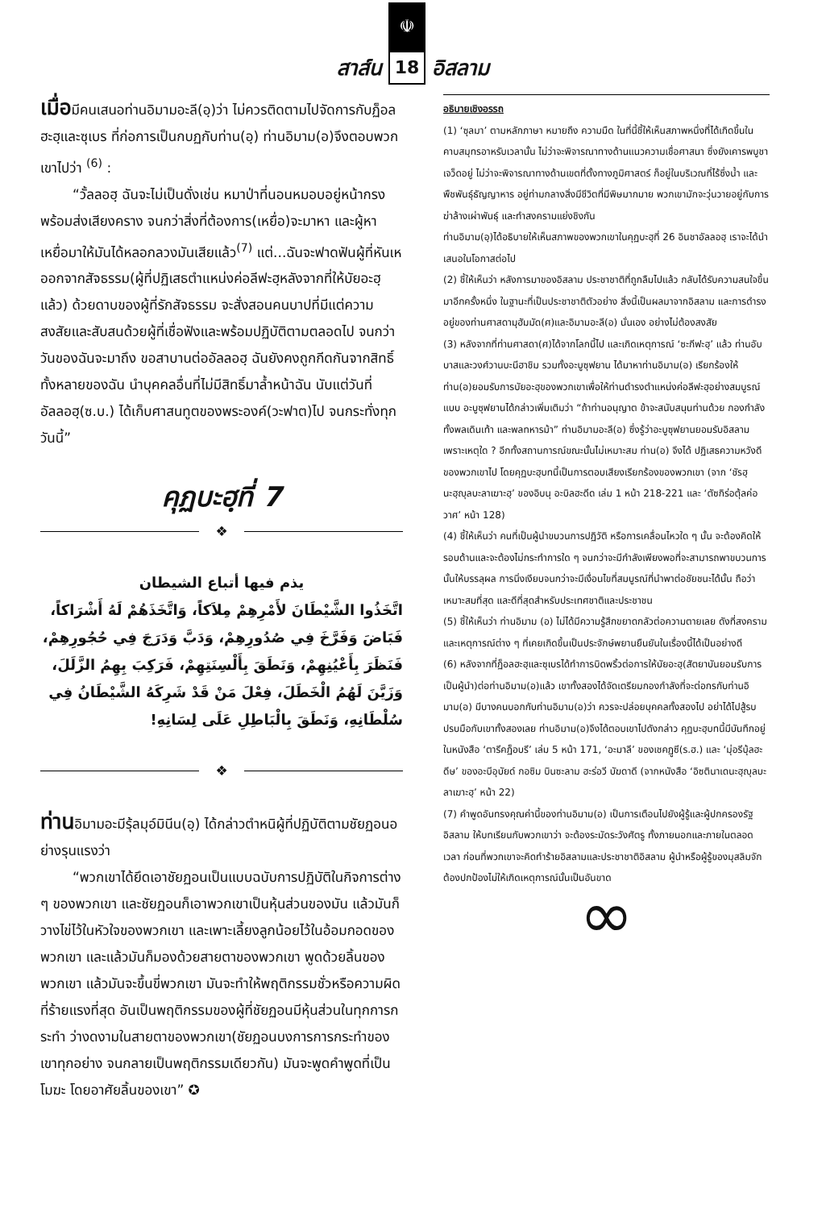สาส์น
☫
18
อิสลาม
เมื่อมีคนเสนอท่านอิมามอะลี(อฺ)ว่า ไม่ควรติดตามไปจัดการกับฏ็อลฮะฮฺและซุเบร ที่ก่อการเป็นกบฏกับท่าน(อฺ) ท่านอิมาม(อ)จึงตอบพวกเขาไปว่า <sup>(6)</sup> :
“วั้ลลอฮฺ ฉันจะไม่เป็นดั่งเช่น หมาป่าที่นอนหมอบอยู่หน้ากรงพร้อมส่งเสียงคราง จนกว่าสิ่งที่ต้องการ(เหยื่อ)จะมาหา และผู้หาเหยื่อมาให้มันได้หลอกลวงมันเสียแล้ว<sup>(7)</sup> แต่...ฉันจะฟาดฟันผู้ที่หันเหออกจากสัจธรรม(ผู้ที่ปฏิเสธตำแหน่งค่อลีฟะฮฺหลังจากที่ให้บัยอะฮฺแล้ว) ด้วยดาบของผู้ที่รักสัจธรรม จะสั่งสอนคนบาปที่มีแต่ความสงสัยและสับสนด้วยผู้ที่เชื่อฟังและพร้อมปฏิบัติตามตลอดไป จนกว่าวันของฉันจะมาถึง ขอสาบานต่ออัลลอฮฺ ฉันยังคงถูกกีดกันจากสิทธิ์ทั้งหลายของฉัน นำบุคคลอื่นที่ไม่มีสิทธิ์มาล้ำหน้าฉัน นับแต่วันที่อัลลอฮฺ(ซ.บ.) ได้เก็บศาสนทูตของพระองค์(วะฟาต)ไป จนกระทั่งทุกวันนี้”
คุฏบะฮฺที่ 7
❖
يذم فيها أتباع الشيطان
اتَّخَذُوا الشَّيْطَانَ لأَمْرِهِمْ مِلاَكاً، وَاتَّخَذَهُمْ لَهُ أَشْرَاكاً، فَبَاضَ وَفَرَّخَ فِي صُدُورِهِمْ، وَدَبَّ وَدَرَجَ فِي حُجُورِهِمْ، فَنَظَرَ بِأَعْيُنِهِمْ، وَنَطَقَ بِأَلْسِنَتِهِمْ، فَرَكِبَ بِهِمُ الزَّلَلَ، وَزَيَّنَ لَهُمُ الْخَطَلَ، فِعْلَ مَنْ قَدْ شَرِكَهُ الشَّيْطَانُ فِي سُلْطَانِهِ، وَنَطَقَ بِالْبَاطِلِ عَلَى لِسَانِهِ!
❖
ท่านอิมามอะมีรุ้ลมุอ์มินีน(อฺ) ได้กล่าวตำหนิผู้ที่ปฏิบัติตามชัยฏอนอย่างรุนแรงว่า
“พวกเขาได้ยึดเอาชัยฏอนเป็นแบบฉบับการปฏิบัติในกิจการต่าง ๆ ของพวกเขา และชัยฏอนก็เอาพวกเขาเป็นหุ้นส่วนของมัน แล้วมันก็วางไข่ไว้ในหัวใจของพวกเขา และเพาะเลี้ยงลูกน้อยไว้ในอ้อมกอดของพวกเขา และแล้วมันก็มองด้วยสายตาของพวกเขา พูดด้วยลิ้นของพวกเขา แล้วมันจะขึ้นขี่พวกเขา มันจะทำให้พฤติกรรมชั่วหรือความผิดที่ร้ายแรงที่สุด อันเป็นพฤติกรรมของผู้ที่ชัยฏอนมีหุ้นส่วนในทุกการกระทำ ว่างดงามในสายตาของพวกเขา(ชัยฏอนบงการการกระทำของเขาทุกอย่าง จนกลายเป็นพฤติกรรมเดียวกัน) มันจะพูดคำพูดที่เป็นโมฆะ โดยอาศัยลิ้นของเขา” ✪
อธิบายเชิงอรรถ
(1) ‘ซุลมา’ ตามหลักภาษา หมายถึง ความมืด ในที่นี้ชี้ให้เห็นสภาพหนึ่งที่ได้เกิดขึ้นในคาบสมุทรอาหรับเวลานั้น ไม่ว่าจะพิจารณาทางด้านแนวความเชื่อศาสนา ซึ่งยังเคารพบูชาเจว็ดอยู่ ไม่ว่าจะพิจารณาทางด้านเขตที่ตั้งทางภูมิศาสตร์ ก็อยู่ในบริเวณที่ไร้ซึ่งน้ำ และพืชพันธุ์ธัญญาหาร อยู่ท่ามกลางสิ่งมีชีวิตที่มีพิษมากมาย พวกเขามักจะวุ่นวายอยู่กับการฆ่าล้างเผ่าพันธุ์ และทำสงครามแย่งชิงกัน
ท่านอิมาม(อฺ)ได้อธิบายให้เห็นสภาพของพวกเขาในคุฏบะฮฺที่ 26 อินชาอัลลอฮฺ เราจะได้นำเสนอในโอกาสต่อไป
(2) ชี้ให้เห็นว่า หลังการมาของอิสลาม ประชาชาติที่ถูกลืมไปแล้ว กลับได้รับความสนใจขึ้นมาอีกครั้งหนึ่ง ในฐานะที่เป็นประชาชาติตัวอย่าง สิ่งนี้เป็นผลมาจากอิสลาม และการดำรงอยู่ของท่านศาสดามุฮัมมัด(ศ)และอิมามอะลี(อ) นั่นเอง อย่างไม่ต้องสงสัย
(3) หลังจากที่ท่านศาสดา(ศ)ได้จากโลกนี้ไป และเกิดเหตุการณ์ ‘ซะกีฟะฮฺ’ แล้ว ท่านอับบาสและวงศ์วานบะนีฮาชิม รวมทั้งอะบูซุฟยาน ได้มาหาท่านอิมาม(อ) เรียกร้องให้ท่าน(อ)ยอมรับการบัยอะฮฺของพวกเขาเพื่อให้ท่านดำรงตำแหน่งค่อลีฟะฮฺอย่างสมบูรณ์แบบ อะบูซุฟยานได้กล่าวเพิ่มเติมว่า “ถ้าท่านอนุญาต ข้าจะสนับสนุนท่านด้วย กองกำลังทั้งพลเดินเท้า และพลทหารม้า” ท่านอิมามอะลี(อ) ซึ่งรู้ว่าอะบูซุฟยานยอมรับอิสลามเพราะเหตุใด ? อีกทั้งสถานการณ์ขณะนั้นไม่เหมาะสม ท่าน(อ) จึงได้ ปฏิเสธความหวังดีของพวกเขาไป โดยคุฏบะฮฺบทนี้เป็นการตอบเสียงเรียกร้องของพวกเขา (จาก ‘ชัรฮฺ นะฮฺญุลบะลาเฆาะฮฺ’ ของอิบนุ อะบิลฮะดีด เล่ม 1 หน้า 218-221 และ ‘ตัซกิร่อตุ้ลค่อวาศ’ หน้า 128)
(4) ชี้ให้เห็นว่า คนที่เป็นผู้นำขบวนการปฏิวัติ หรือการเคลื่อนไหวใด ๆ นั้น จะต้องคิดให้รอบด้านและจะต้องไม่กระทำการใด ๆ จนกว่าจะมีกำลังเพียงพอที่จะสามารถพาขบวนการนั้นให้บรรลุผล การนิ่งเงียบจนกว่าจะมีเงื่อนไขที่สมบูรณ์ที่นำพาต่อชัยชนะได้นั้น ถือว่าเหมาะสมที่สุด และดีที่สุดสำหรับประเทศชาติและประชาชน
(5) ชี้ให้เห็นว่า ท่านอิมาม (อ) ไม่ได้มีความรู้สึกขยาดกลัวต่อความตายเลย ดังที่สงครามและเหตุการณ์ต่าง ๆ ที่เคยเกิดขึ้นเป็นประจักษ์พยานยืนยันในเรื่องนี้ได้เป็นอย่างดี
(6) หลังจากที่ฏ็อลฮะฮฺและซุเบรได้ทำการบิดพริ้วต่อการให้บัยอะฮฺ(สัตยาบันยอมรับการเป็นผู้นำ)ต่อท่านอิมาม(อ)แล้ว เขาทั้งสองได้จัดเตรียมกองกำลังที่จะต่อกรกับท่านอิมาม(อ) มีบางคนบอกกับท่านอิมาม(อ)ว่า ควรจะปล่อยบุคคลทั้งสองไป อย่าได้ไปสู้รบปรบมือกับเขาทั้งสองเลย ท่านอิมาม(อ)จึงได้ตอบเขาไปดังกล่าว คุฏบะฮฺบทนี้มีบันทึกอยู่ในหนังสือ ‘ตารีคฏ็อบรี’ เล่ม 5 หน้า 171, ‘อะมาลี’ ของเชคฏูซี(ร.ฮ.) และ ‘มุ่อรีบุ้ลฮะดีษ’ ของอะบีอุบัยด์ กอซิม บินซะลาม ฮะร่อวี บัฆดาดี (จากหนังสือ ‘อิซตินาเดนะฮฺญุลบะลาเฆาะฮฺ’ หน้า 22)
(7) คำพูดอันทรงคุณค่านี้ของท่านอิมาม(อ) เป็นการเตือนไปยังผู้รู้และผู้ปกครองรัฐอิสลาม ให้บทเรียนกับพวกเขาว่า จะต้องระมัดระวังศัตรู ทั้งภายนอกและภายในตลอดเวลา ก่อนที่พวกเขาจะคิดทำร้ายอิสลามและประชาชาติอิสลาม ผู้นำหรือผู้รู้ของมุสลิมจักต้องปกป้องไม่ให้เกิดเหตุการณ์นั้นเป็นอันขาด
∞